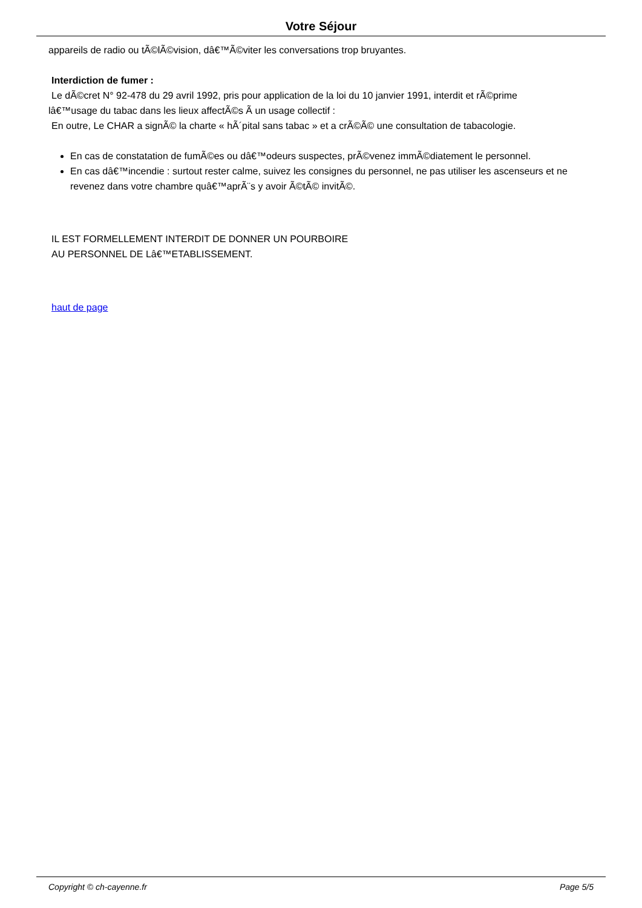Votre Séjour
appareils de radio ou tÃ©lÃ©vision, dâ€™Ã©viter les conversations trop bruyantes.
Interdiction de fumer :
Le dÃ©cret N° 92-478 du 29 avril 1992, pris pour application de la loi du 10 janvier 1991, interdit et rÃ©prime
lâ€™usage du tabac dans les lieux affectÃ©s Ã un usage collectif :
En outre, Le CHAR a signÃ© la charte « hÃ´pital sans tabac » et a crÃ©Ã© une consultation de tabacologie.
En cas de constatation de fumÃ©es ou dâ€™odeurs suspectes, prÃ©venez immÃ©diatement le personnel.
En cas dâ€™incendie : surtout rester calme, suivez les consignes du personnel, ne pas utiliser les ascenseurs et ne revenez dans votre chambre quâ€™aprÃ¨s y avoir Ã©tÃ© invitÃ©.
IL EST FORMELLEMENT INTERDIT DE DONNER UN POURBOIRE
AU PERSONNEL DE Lâ€™ETABLISSEMENT.
haut de page
Copyright © ch-cayenne.fr Page 5/5